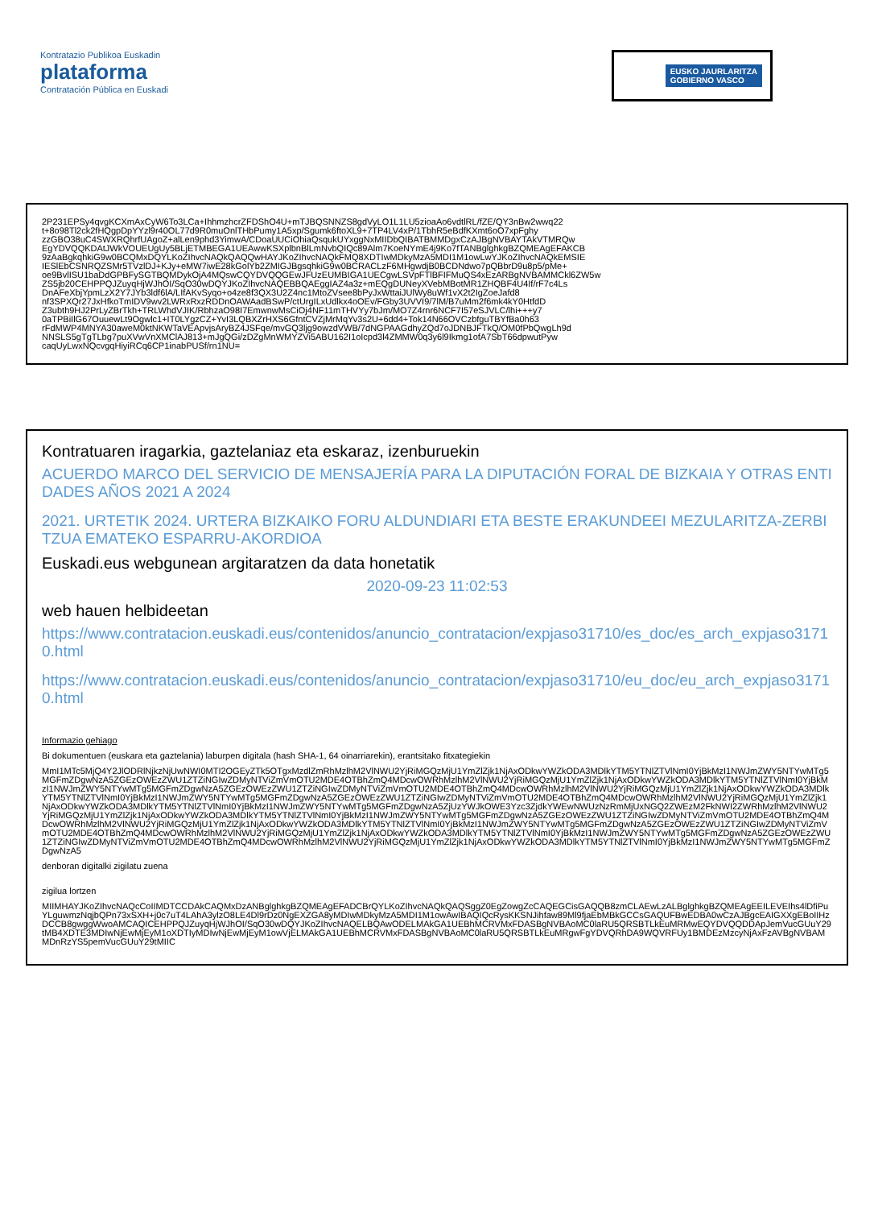Kontratazio Publikoa Euskadin
plataforma
Contratación Pública en Euskadi
EUSKO JAURLARITZA
GOBIERNO VASCO
2P231EPSy4qvgKCXmAxCyW6To3LCa+IhhmzhcrZFDShO4U+mTJBQSNNZS8gdVyLO1L1LU5zioaAo6vdtlRL/fZE/QY3nBw2wwq22
t+8o98Tl2ck2fHQgpDpYYzl9r40OL77d9R0muOnlTHbPumy1A5xp/Sgumk6ftoXL9+7TP4LV4xP/1TbhR5eBdfKXmt6oO7xpFghy
zzGBO38uC4SWXRQhrfUAgoZ+alLen9phd3YimwA/CDoaUUCiOhiaQsqukUYxggNxMIIDbQIBATBMMDgxCzAJBgNVBAYTAkVTMRQw
EgYDVQQKDAtJWkVOUEUgUy5BLjETMBEGA1UEAwwKSXplbnBlLmNvbQIQc89Alm7KoeNYmE4j9Ko7fTANBglghkgBZQMEAgEFAKCB
9zAaBgkqhkiG9w0BCQMxDQYLKoZIhvcNAQkQAQQwHAYJKoZIhvcNAQkFMQ8XDTIwMDkyMzA5MDI1M1owLwYJKoZIhvcNAQkEMSIE
IESlEbCSNRQZSMr5TVzlDJ+KJy+eMW7iwE28kGolYb2ZMIGJBgsqhkiG9w0BCRACLzF6MHgwdjB0BCDNdwo7pQBbrD9u8p5/pMe+
oe9BvlISU1baDdGPBFySGTBQMDykOjA4MQswCQYDVQQGEwJFUzEUMBIGA1UECgwLSVpFTlBFIFMuQS4xEzARBgNVBAMMCkl6ZW5w
ZS5jb20CEHPPQJZuyqHjWJhOI/SqO30wDQYJKoZIhvcNAQEBBQAEggIAZ4a3z+mEQgDUNeyXVebMBotMR1ZHQBF4U4If/rF7c4Ls
DnAFeXbjYpmLzX2Y7JYb3ldf6lA/LIfAKvSyqo+o4ze8f3QX3U2Z4nc1MtoZVsee8bPyJxWttaiJUlWy8uWf1vX2t2IgZoeJafd8
nf3SPXQr27JxHfkoTmIDV9wv2LWRxRxzRDDnOAWAadBSwP/ctUrgILxUdlkx4oOEv/FGby3UVVI9/7lM/B7uMm2f6mk4kY0HtfdD
Z3ubth9HJ2PrLyZBrTkh+TRLWhdVJIK/RbhzaO98I7EmwnwMsCiOj4NF11mTHVYy7bJm/MO7Z4rnr6NCF7I57eSJVLC/lhi+++y7
0aTPBiIlG67OuuewLt9Ogwlc1+IT0LYgzCZ+YvI3LQBXZrHXS6GfntCVZjMrMqYv3s2U+6dd4+Tok14N66OVCzbfguTBYfBa0h63
rFdMWP4MNYA30aweM0ktNKWTaVEApvjsAryBZ4JSFqe/mvGQ3ljg9owzdVWB/7dNGPAAGdhyZQd7oJDNBJFTkQ/OM0fPbQwgLh9d
NNSLS5gTgTLbg7puXVwVnXMClAJ813+mJgQGi/zDZgMnWMYZVi5ABU162I1oIcpd3l4ZMMW0q3y6l9Ikmg1ofA7SbT66dpwutPyw
caqUyLwxNQcvgqHiyiRCq6CP1inabPUSf/rn1NU=
Kontratuaren iragarkia, gaztelaniaz eta eskaraz, izenburuekin
ACUERDO MARCO DEL SERVICIO DE MENSAJERÍA PARA LA DIPUTACIÓN FORAL DE BIZKAIA Y OTRAS ENTIDADES AÑOS 2021 A 2024
2021. URTETIK 2024. URTERA BIZKAIKO FORU ALDUNDIARI ETA BESTE ERAKUNDEEI MEZULARITZA-ZERBITZUA EMATEKO ESPARRU-AKORDIOA
Euskadi.eus webgunean argitaratzen da data honetatik
2020-09-23 11:02:53
web hauen helbideetan
https://www.contratacion.euskadi.eus/contenidos/anuncio_contratacion/expjaso31710/es_doc/es_arch_expjaso31710.html
https://www.contratacion.euskadi.eus/contenidos/anuncio_contratacion/expjaso31710/eu_doc/eu_arch_expjaso31710.html
Informazio gehiago
Bi dokumentuen (euskara eta gaztelania) laburpen digitala (hash SHA-1, 64 oinarriarekin), erantsitako fitxategiekin
MmI1MTc5MjQ4Y2JlODRlNjkzNjUwNWI0MTI2OGEyZTk5OTgxMzdlZmRhMzlhM2VlNWU2YjRiMGQzMjU1YmZlZjk1NjAxODkwYWZkODA3MDlkYTM5YTNlZTVlNmI0YjBkMzI1NWJmZWY5NTYwMTg5MGFmZDgwNzA5ZGEzOWEzZWU1ZTZiNGIwZDMyNTViZmVmOTU2MDE4OTBhZmQ4MDcwOWRhMzlhM2VlNWU2YjRiMGQzMjU1YmZlZjk1NjAxODkwYWZkODA3MDlkYTM5YTNlZTVlNmI0YjBkMzI1NWJmZWY5NTYwMTg5MGFmZDgwNzA5ZGEzOWEzZWU1ZTZiNGIwZDMyNTViZmVmOTU2MDE4OTBhZmQ4MDcwOWRhMzlhM2VlNWU2YjRiMGQzMjU1YmZlZjk1NjAxODkwYWZkODA3MDlkYTM5YTNlZTVlNmI0YjBkMzI1NWJmZWY5NTYwMTg5MGFmZDgwNzA5ZGEzOWEzZWU1ZTZiNGIwZDMyNTViZmVmOTU2MDE4OTBhZmQ4MDcwOWRhMzlhM2VlNWU2YjRiMGQzMjU1YmZlZjk1NjAxODkwYWZkODA3MDlkYTM5YTNlZTVlNmI0YjBkMzI1NWJmZWY5NTYwMTg5MGFmZDgwNzA5ZjUzYWJkOWE3Yzc3ZjdkYWEwNWUzNzRmMjUxNGQ2ZWEzM2FkNWI2ZWRhMzlhM2VlNWU2YjRiMGQzMjU1YmZlZjk1NjAxODkwYWZkODA3MDlkYTM5YTNlZTVlNmI0YjBkMzI1NWJmZWY5NTYwMTg5MGFmZDgwNzA5ZGEzOWEzZWU1ZTZiNGIwZDMyNTViZmVmOTU2MDE4OTBhZmQ4MDcwOWRhMzlhM2VlNWU2YjRiMGQzMjU1YmZlZjk1NjAxODkwYWZkODA3MDlkYTM5YTNlZTVlNmI0YjBkMzI1NWJmZWY5NTYwMTg5MGFmZDgwNzA5ZGEzOWEzZWU1ZTZiNGIwZDMyNTViZmVmOTU2MDE4OTBhZmQ4MDcwOWRhMzlhM2VlNWU2YjRiMGQzMjU1YmZlZjk1NjAxODkwYWZkODA3MDlkYTM5YTNlZTVlNmI0YjBkMzI1NWJmZWY5NTYwMTg5MGFmZDgwNzA5ZGEzOWEzZWU1ZTZiNGIwZDMyNTViZmVmOTU2MDE4OTBhZmQ4MDcwOWRhMzlhM2VlNWU2YjRiMGQzMjU1YmZlZjk1NjAxODkwYWZkODA3MDlkYTM5YTNlZTVlNmI0YjBkMzI1NWJmZWY5NTYwMTg5MGFmZDgwNzA5
denboran digitalki zigilatu zuena
zigilua lortzen
MIIMHAYJKoZIhvcNAQcCoIIMDTCCDAkCAQMxDzANBglghkgBZQMEAgEFADCBrQYLKoZIhvcNAQkQAQSggZ0EgZowgZcCAQEGCisGAQQB8zmCLAEwLzALBglghkgBZQMEAgEEILEVEIhs4lDfiPuYLguwmzNqjbQPn73xSXH+j0c7uT4LAhA3ylzO8LE4Dl9rDz0NgEXZGA8yMDIwMDkyMzA5MDI1M1owAwIBAQIQcRysKKSNJihfaw89Ml9fjaEbMBkGCCsGAQUFBwEDBA0wCzAJBgcEAIGXXgEBoIIHzDCCB8gwggWwoAMCAQICEHPPQJZuyqHjWJhOI/SqO30wDQYJKoZIhvcNAQELBQAwODELMAkGA1UEBhMCRVMxFDASBgNVBAoMC0laRU5QRSBTLkEuMRMwEQYDVQQDDApJemVucGUuY29tMB4XDTE3MDIwNjEwMjEyM1oXDTIyMDIwNjEwMjEyM1owVjELMAkGA1UEBhMCRVMxFDASBgNVBAoMC0laRU5QRSBTLkEuMRgwFgYDVQRhDA9WQVRFUy1BMDEzMzcyNjAxFzAVBgNVBAMMDnRzYS5pemVucGUuY29tMIIC